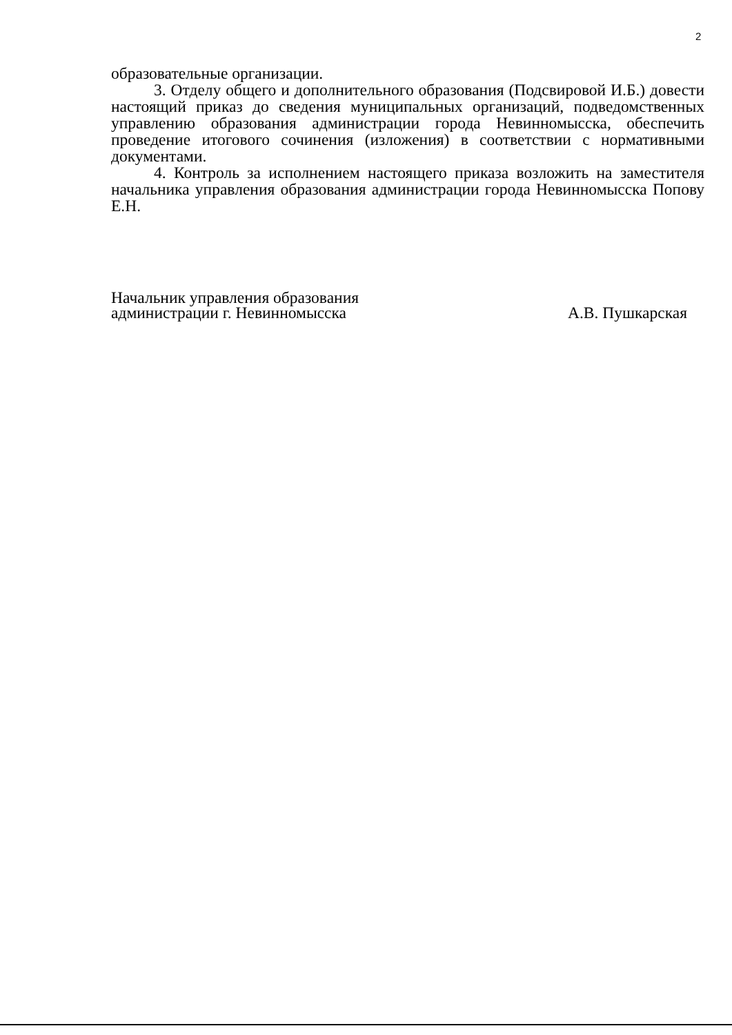2
образовательные организации.
3. Отделу общего и дополнительного образования (Подсвировой И.Б.) довести настоящий приказ до сведения муниципальных организаций, подведомственных управлению образования администрации города Невинномысска, обеспечить проведение итогового сочинения (изложения) в соответствии с нормативными документами.
4. Контроль за исполнением настоящего приказа возложить на заместителя начальника управления образования администрации города Невинномысска Попову Е.Н.
Начальник управления образования
администрации г. Невинномысска
А.В. Пушкарская